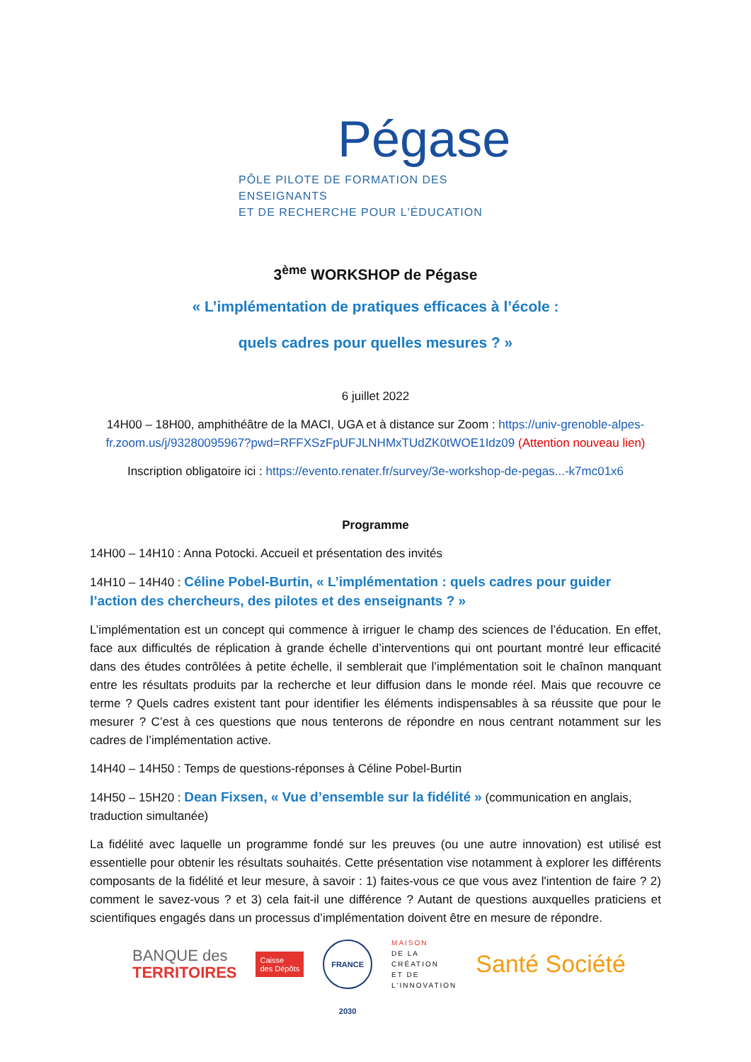Pégase
PÔLE PILOTE DE FORMATION DES ENSEIGNANTS
ET DE RECHERCHE POUR L'ÉDUCATION
3<sup>ème</sup> WORKSHOP de Pégase
« L’implémentation de pratiques efficaces à l’école :
quels cadres pour quelles mesures ? »
6 juillet 2022
14H00 – 18H00, amphithéâtre de la MACI, UGA et à distance sur Zoom : https://univ-grenoble-alpes-fr.zoom.us/j/93280095967?pwd=RFFXSzFpUFJLNHMxTUdZK0tWOE1Idz09 (Attention nouveau lien)
Inscription obligatoire ici : https://evento.renater.fr/survey/3e-workshop-de-pegas...-k7mc01x6
Programme
14H00 – 14H10 : Anna Potocki. Accueil et présentation des invités
14H10 – 14H40 : Céline Pobel-Burtin, « L’implémentation : quels cadres pour guider l’action des chercheurs, des pilotes et des enseignants ? »
L’implémentation est un concept qui commence à irriguer le champ des sciences de l’éducation. En effet, face aux difficultés de réplication à grande échelle d’interventions qui ont pourtant montré leur efficacité dans des études contrôlées à petite échelle, il semblerait que l’implémentation soit le chaînon manquant entre les résultats produits par la recherche et leur diffusion dans le monde réel. Mais que recouvre ce terme ? Quels cadres existent tant pour identifier les éléments indispensables à sa réussite que pour le mesurer ? C’est à ces questions que nous tenterons de répondre en nous centrant notamment sur les cadres de l’implémentation active.
14H40 – 14H50 : Temps de questions-réponses à Céline Pobel-Burtin
14H50 – 15H20 : Dean Fixsen, « Vue d’ensemble sur la fidélité » (communication en anglais, traduction simultanée)
La fidélité avec laquelle un programme fondé sur les preuves (ou une autre innovation) est utilisé est essentielle pour obtenir les résultats souhaités. Cette présentation vise notamment à explorer les différents composants de la fidélité et leur mesure, à savoir : 1) faites-vous ce que vous avez l'intention de faire ? 2) comment le savez-vous ? et 3) cela fait-il une différence ? Autant de questions auxquelles praticiens et scientifiques engagés dans un processus d’implémentation doivent être en mesure de répondre.
BANQUE des
TERRITOIRES
Caisse
des Dépôts
FRANCE 2030
MAISON
DE LA
CRÉATION
ET DE
L'INNOVATION
Santé Société